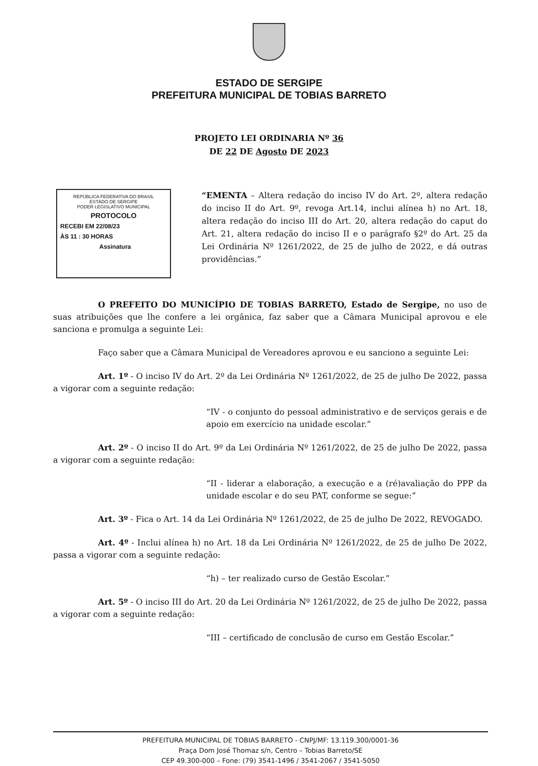ESTADO DE SERGIPE
PREFEITURA MUNICIPAL DE TOBIAS BARRETO
PROJETO LEI ORDINARIA Nº 36
DE 22 DE Agosto DE 2023
REPÚBLICA FEDERATIVA DO BRASIL
ESTADO DE SERGIPE
PODER LEGISLATIVO MUNICIPAL
PROTOCOLO
RECEBI EM 22/08/23
ÀS 11 : 30 HORAS
Assinatura
“EMENTA – Altera redação do inciso IV do Art. 2º, altera redação do inciso II do Art. 9º, revoga Art.14, inclui alínea h) no Art. 18, altera redação do inciso III do Art. 20, altera redação do caput do Art. 21, altera redação do inciso II e o parágrafo §2º do Art. 25 da Lei Ordinária Nº 1261/2022, de 25 de julho de 2022, e dá outras providências.”
O PREFEITO DO MUNICÍPIO DE TOBIAS BARRETO, Estado de Sergipe, no uso de suas atribuições que lhe confere a lei orgânica, faz saber que a Câmara Municipal aprovou e ele sanciona e promulga a seguinte Lei:
Faço saber que a Câmara Municipal de Vereadores aprovou e eu sanciono a seguinte Lei:
Art. 1º - O inciso IV do Art. 2º da Lei Ordinária Nº 1261/2022, de 25 de julho De 2022, passa a vigorar com a seguinte redação:
“IV - o conjunto do pessoal administrativo e de serviços gerais e de apoio em exercício na unidade escolar.”
Art. 2º - O inciso II do Art. 9º da Lei Ordinária Nº 1261/2022, de 25 de julho De 2022, passa a vigorar com a seguinte redação:
“II - liderar a elaboração, a execução e a (ré)avaliação do PPP da unidade escolar e do seu PAT, conforme se segue:”
Art. 3º - Fica o Art. 14 da Lei Ordinária Nº 1261/2022, de 25 de julho De 2022, REVOGADO.
Art. 4º - Inclui alínea h) no Art. 18 da Lei Ordinária Nº 1261/2022, de 25 de julho De 2022, passa a vigorar com a seguinte redação:
“h) – ter realizado curso de Gestão Escolar.”
Art. 5º - O inciso III do Art. 20 da Lei Ordinária Nº 1261/2022, de 25 de julho De 2022, passa a vigorar com a seguinte redação:
“III – certificado de conclusão de curso em Gestão Escolar.”
PREFEITURA MUNICIPAL DE TOBIAS BARRETO - CNPJ/MF: 13.119.300/0001-36
Praça Dom José Thomaz s/n, Centro – Tobias Barreto/SE
CEP 49.300-000 – Fone: (79) 3541-1496 / 3541-2067 / 3541-5050